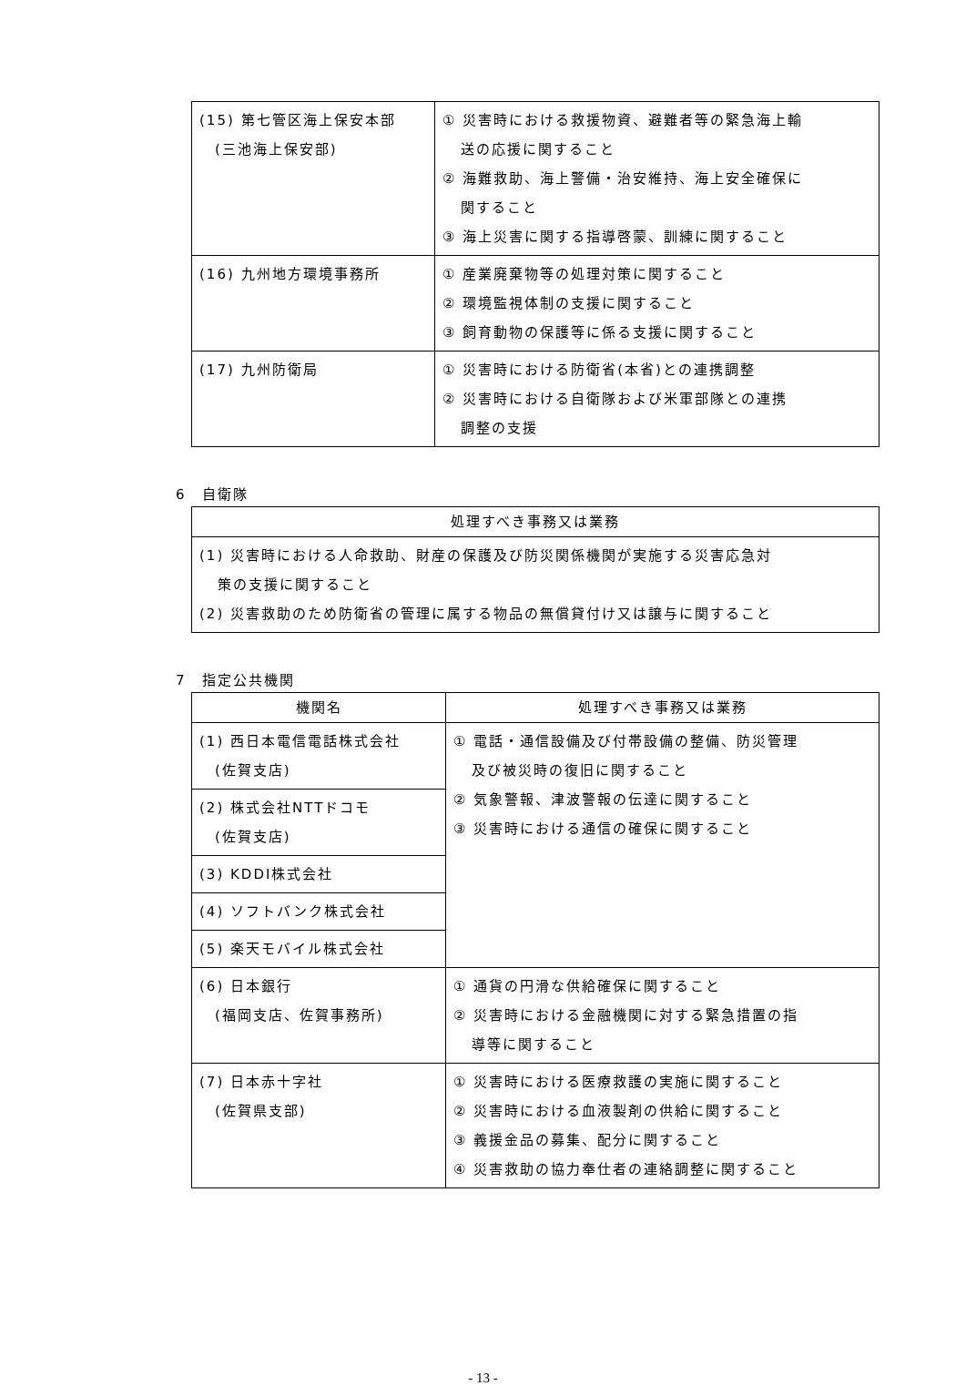| (15) 第七管区海上保安本部 (三池海上保安部) | ① 災害時における救援物資、避難者等の緊急海上輸 送の応援に関すること ② 海難救助、海上警備・治安維持、海上安全確保に 関すること ③ 海上災害に関する指導啓蒙、訓練に関すること |
| (16) 九州地方環境事務所 | ① 産業廃棄物等の処理対策に関すること ② 環境監視体制の支援に関すること ③ 飼育動物の保護等に係る支援に関すること |
| (17) 九州防衛局 | ① 災害時における防衛省(本省)との連携調整 ② 災害時における自衛隊および米軍部隊との連携 調整の支援 |
6　自衛隊
| 処理すべき事務又は業務 |
| --- |
| (1) 災害時における人命救助、財産の保護及び防災関係機関が実施する災害応急対 策の支援に関すること (2) 災害救助のため防衛省の管理に属する物品の無償貸付け又は譲与に関すること |
7　指定公共機関
| 機関名 | 処理すべき事務又は業務 |
| --- | --- |
| (1) 西日本電信電話株式会社 (佐賀支店) | ① 電話・通信設備及び付帯設備の整備、防災管理 及び被災時の復旧に関すること ② 気象警報、津波警報の伝達に関すること ③ 災害時における通信の確保に関すること |
| (2) 株式会社NTTドコモ (佐賀支店) | |
| (3) KDDI株式会社 | |
| (4) ソフトバンク株式会社 | |
| (5) 楽天モバイル株式会社 | |
| (6) 日本銀行 (福岡支店、佐賀事務所) | ① 通貨の円滑な供給確保に関すること ② 災害時における金融機関に対する緊急措置の指 導等に関すること |
| (7) 日本赤十字社 (佐賀県支部) | ① 災害時における医療救護の実施に関すること ② 災害時における血液製剤の供給に関すること ③ 義援金品の募集、配分に関すること ④ 災害救助の協力奉仕者の連絡調整に関すること |
- 13 -